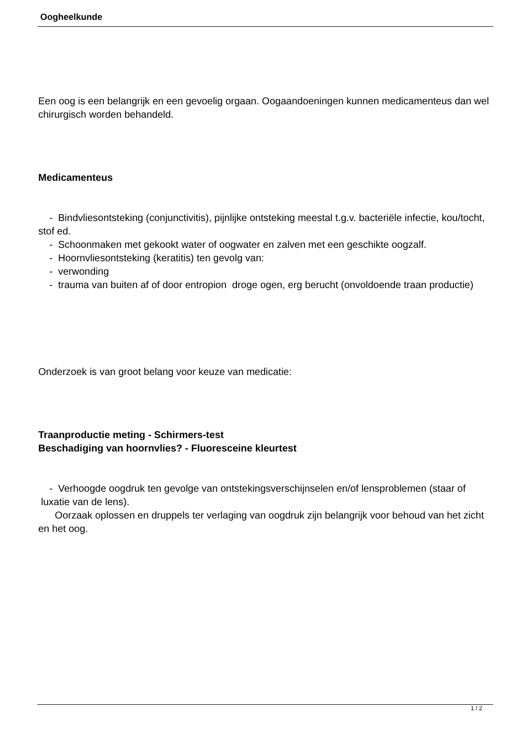Oogheelkunde
Een oog is een belangrijk en een gevoelig orgaan. Oogaandoeningen kunnen medicamenteus dan wel chirurgisch worden behandeld.
Medicamenteus
- Bindvliesontsteking (conjunctivitis), pijnlijke ontsteking meestal t.g.v. bacteriële infectie, kou/tocht, stof ed.
- Schoonmaken met gekookt water of oogwater en zalven met een geschikte oogzalf.
- Hoornvliesontsteking (keratitis) ten gevolg van:
- verwonding
- trauma van buiten af of door entropion droge ogen, erg berucht (onvoldoende traan productie)
Onderzoek is van groot belang voor keuze van medicatie:
Traanproductie meting - Schirmers-test
Beschadiging van hoornvlies? - Fluoresceine kleurtest
- Verhoogde oogdruk ten gevolge van ontstekingsverschijnselen en/of lensproblemen (staar of luxatie van de lens).
Oorzaak oplossen en druppels ter verlaging van oogdruk zijn belangrijk voor behoud van het zicht en het oog.
1 / 2